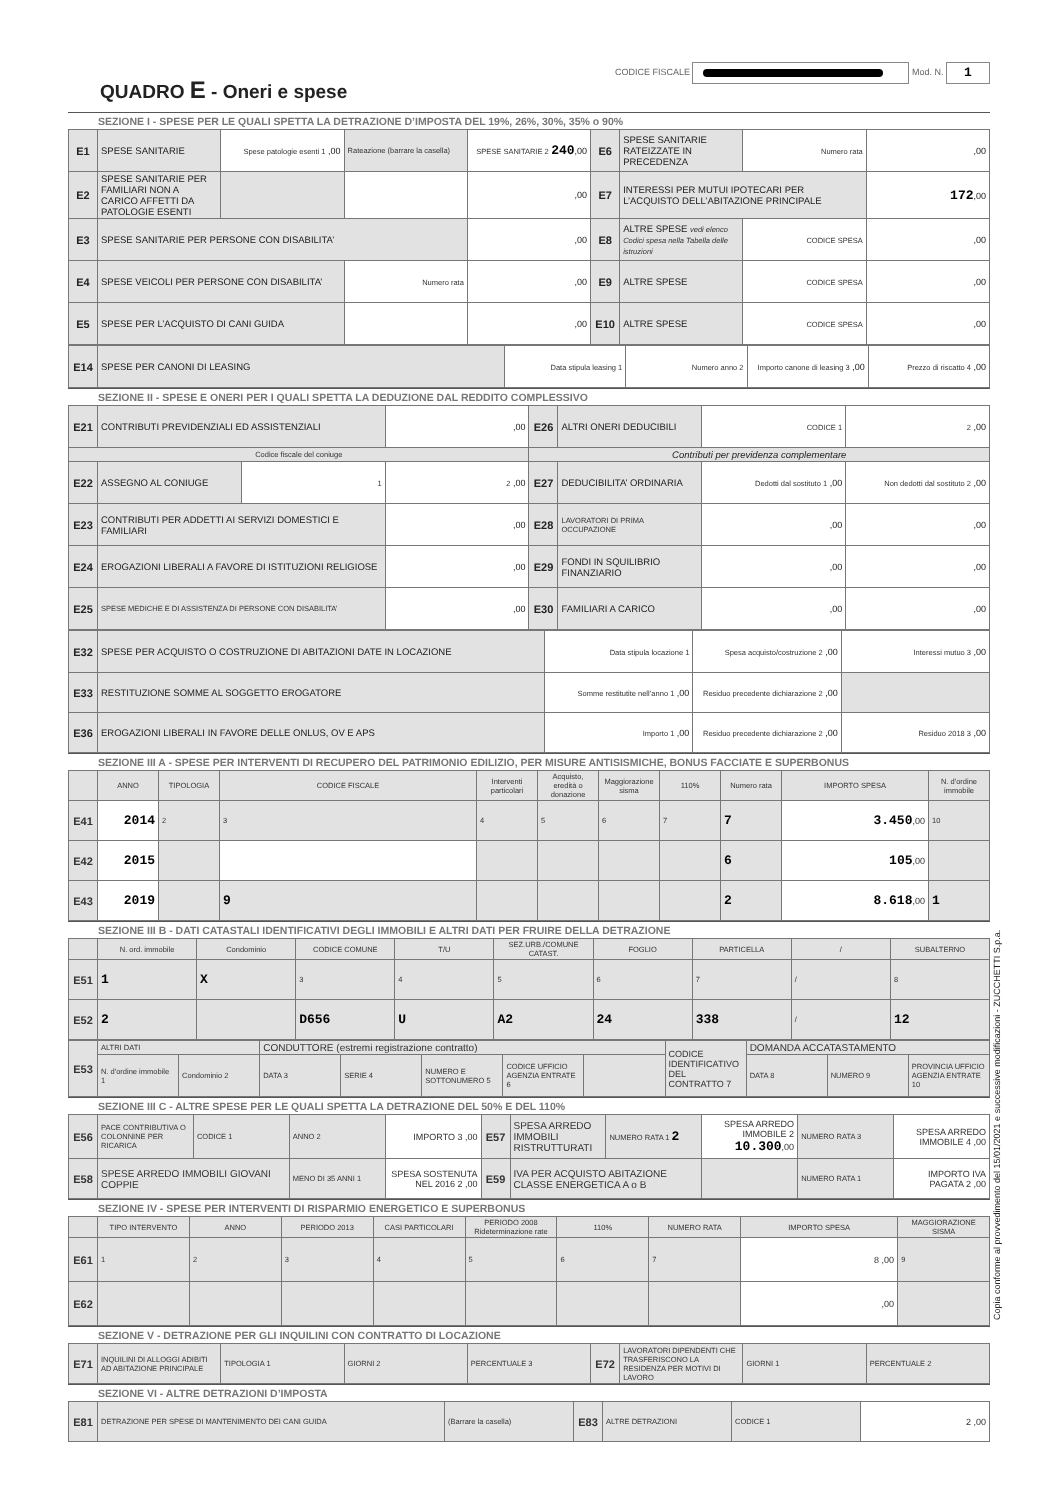CODICE FISCALE Mod. N. 1
QUADRO E - Oneri e spese
SEZIONE I - SPESE PER LE QUALI SPETTA LA DETRAZIONE D’IMPOSTA DEL 19%, 26%, 30%, 35% o 90%
| E1 | SPESE SANITARIE | Spese patologie esenti 1 ,00 | Rateazione (barrare la casella) | SPESE SANITARIE 2 240 ,00 | E6 | SPESE SANITARIE RATEIZZATE IN PRECEDENZA | Numero rata | ,00 |
| E2 | SPESE SANITARIE PER FAMILIARI NON A CARICO AFFETTI DA PATOLOGIE ESENTI | | | ,00 | E7 | INTERESSI PER MUTUI IPOTECARI PER L’ACQUISTO DELL’ABITAZIONE PRINCIPALE | | 172 ,00 |
| E3 | SPESE SANITARIE PER PERSONE CON DISABILITA’ | | | ,00 | E8 | ALTRE SPESE vedi elenco Codici spesa nella Tabella delle istruzioni | CODICE SPESA | ,00 |
| E4 | SPESE VEICOLI PER PERSONE CON DISABILITA’ | | Numero rata | ,00 | E9 | ALTRE SPESE | CODICE SPESA | ,00 |
| E5 | SPESE PER L’ACQUISTO DI CANI GUIDA | | | ,00 | E10 | ALTRE SPESE | CODICE SPESA | ,00 |
| E14 | SPESE PER CANONI DI LEASING | Data stipula leasing 1 | Numero anno 2 | Importo canone di leasing 3 ,00 | Prezzo di riscatto 4 ,00 |
SEZIONE II - SPESE E ONERI PER I QUALI SPETTA LA DEDUZIONE DAL REDDITO COMPLESSIVO
| E21 | CONTRIBUTI PREVIDENZIALI ED ASSISTENZIALI | | ,00 | E26 | ALTRI ONERI DEDUCIBILI | CODICE 1 | 2 ,00 |
| Codice fiscale del coniuge | | | | Contributi per previdenza complementare | | | |
| E22 | ASSEGNO AL CONIUGE | 1 | 2 ,00 | E27 | DEDUCIBILITA’ ORDINARIA | Dedotti dal sostituto 1 ,00 | Non dedotti dal sostituto 2 ,00 |
| E23 | CONTRIBUTI PER ADDETTI AI SERVIZI DOMESTICI E FAMILIARI | | ,00 | E28 | LAVORATORI DI PRIMA OCCUPAZIONE | ,00 | ,00 |
| E24 | EROGAZIONI LIBERALI A FAVORE DI ISTITUZIONI RELIGIOSE | | ,00 | E29 | FONDI IN SQUILIBRIO FINANZIARIO | ,00 | ,00 |
| E25 | SPESE MEDICHE E DI ASSISTENZA DI PERSONE CON DISABILITA’ | | ,00 | E30 | FAMILIARI A CARICO | ,00 | ,00 |
| E32 | SPESE PER ACQUISTO O COSTRUZIONE DI ABITAZIONI DATE IN LOCAZIONE | Data stipula locazione 1 | Spesa acquisto/costruzione 2 ,00 | Interessi mutuo 3 ,00 |
| E33 | RESTITUZIONE SOMME AL SOGGETTO EROGATORE | Somme restitutite nell’anno 1 ,00 | Residuo precedente dichiarazione 2 ,00 | |
| E36 | EROGAZIONI LIBERALI IN FAVORE DELLE ONLUS, OV E APS | Importo 1 ,00 | Residuo precedente dichiarazione 2 ,00 | Residuo 2018 3 ,00 |
SEZIONE III A - SPESE PER INTERVENTI DI RECUPERO DEL PATRIMONIO EDILIZIO, PER MISURE ANTISISMICHE, BONUS FACCIATE E SUPERBONUS
| | ANNO | TIPOLOGIA | CODICE FISCALE | Interventi particolari | Acquisto, eredità o donazione | Maggiorazione sisma | 110% | Numero rata | IMPORTO SPESA | N. d'ordine immobile |
| --- | --- | --- | --- | --- | --- | --- | --- | --- | --- | --- |
| E41 | 2014 | 2 | 3 | 4 | 5 | 6 | 7 | 7 | 3.450 ,00 | 10 |
| E42 | 2015 | | | | | | | 6 | 105 ,00 | |
| E43 | 2019 | | 9 | | | | | 2 | 8.618 ,00 | 1 |
SEZIONE III B - DATI CATASTALI IDENTIFICATIVI DEGLI IMMOBILI E ALTRI DATI PER FRUIRE DELLA DETRAZIONE
| | N. ord. immobile | Condominio | CODICE COMUNE | T/U | SEZ.URB./COMUNE CATAST. | FOGLIO | PARTICELLA | / | SUBALTERNO |
| --- | --- | --- | --- | --- | --- | --- | --- | --- | --- |
| E51 | 1 | X | 3 | 4 | 5 | 6 | 7 | / | 8 |
| E52 | 2 | | D656 | U | A2 | 24 | 338 | / | 12 |
| E53 | ALTRI DATI | | CONDUTTORE (estremi registrazione contratto) | | | | | CODICE IDENTIFICATIVO DEL CONTRATTO 7 | DOMANDA ACCATASTAMENTO | | |
| | N. d'ordine immobile 1 | Condominio 2 | DATA 3 | SERIE 4 | NUMERO E SOTTONUMERO 5 | CODICE UFFICIO AGENZIA ENTRATE 6 | | | DATA 8 | NUMERO 9 | PROVINCIA UFFICIO AGENZIA ENTRATE 10 |
SEZIONE III C - ALTRE SPESE PER LE QUALI SPETTA LA DETRAZIONE DEL 50% E DEL 110%
| E56 | PACE CONTRIBUTIVA O COLONNINE PER RICARICA | CODICE 1 | ANNO 2 | IMPORTO 3 ,00 | E57 | SPESA ARREDO IMMOBILI RISTRUTTURATI | NUMERO RATA 1 2 | SPESA ARREDO IMMOBILE 2 10.300 ,00 | NUMERO RATA 3 | SPESA ARREDO IMMOBILE 4 ,00 |
| E58 | SPESE ARREDO IMMOBILI GIOVANI COPPIE | | MENO DI 35 ANNI 1 | SPESA SOSTENUTA NEL 2016 2 ,00 | E59 | IVA PER ACQUISTO ABITAZIONE CLASSE ENERGETICA A o B | | | NUMERO RATA 1 | IMPORTO IVA PAGATA 2 ,00 |
SEZIONE IV - SPESE PER INTERVENTI DI RISPARMIO ENERGETICO E SUPERBONUS
| | TIPO INTERVENTO | ANNO | PERIODO 2013 | CASI PARTICOLARI | PERIODO 2008 Rideterminazione rate | 110% | NUMERO RATA | IMPORTO SPESA | MAGGIORAZIONE SISMA |
| --- | --- | --- | --- | --- | --- | --- | --- | --- | --- |
| E61 | 1 | 2 | 3 | 4 | 5 | 6 | 7 | 8 ,00 | 9 |
| E62 | | | | | | | | ,00 | |
SEZIONE V - DETRAZIONE PER GLI INQUILINI CON CONTRATTO DI LOCAZIONE
| E71 | INQUILINI DI ALLOGGI ADIBITI AD ABITAZIONE PRINCIPALE | TIPOLOGIA 1 | GIORNI 2 | PERCENTUALE 3 | E72 | LAVORATORI DIPENDENTI CHE TRASFERISCONO LA RESIDENZA PER MOTIVI DI LAVORO | GIORNI 1 | PERCENTUALE 2 |
SEZIONE VI - ALTRE DETRAZIONI D’IMPOSTA
| E81 | DETRAZIONE PER SPESE DI MANTENIMENTO DEI CANI GUIDA | (Barrare la casella) | E83 | ALTRE DETRAZIONI | CODICE 1 | 2 ,00 |
Copia conforme al provvedimento del 15/01/2021 e successive modificazioni - ZUCCHETTI S.p.a.